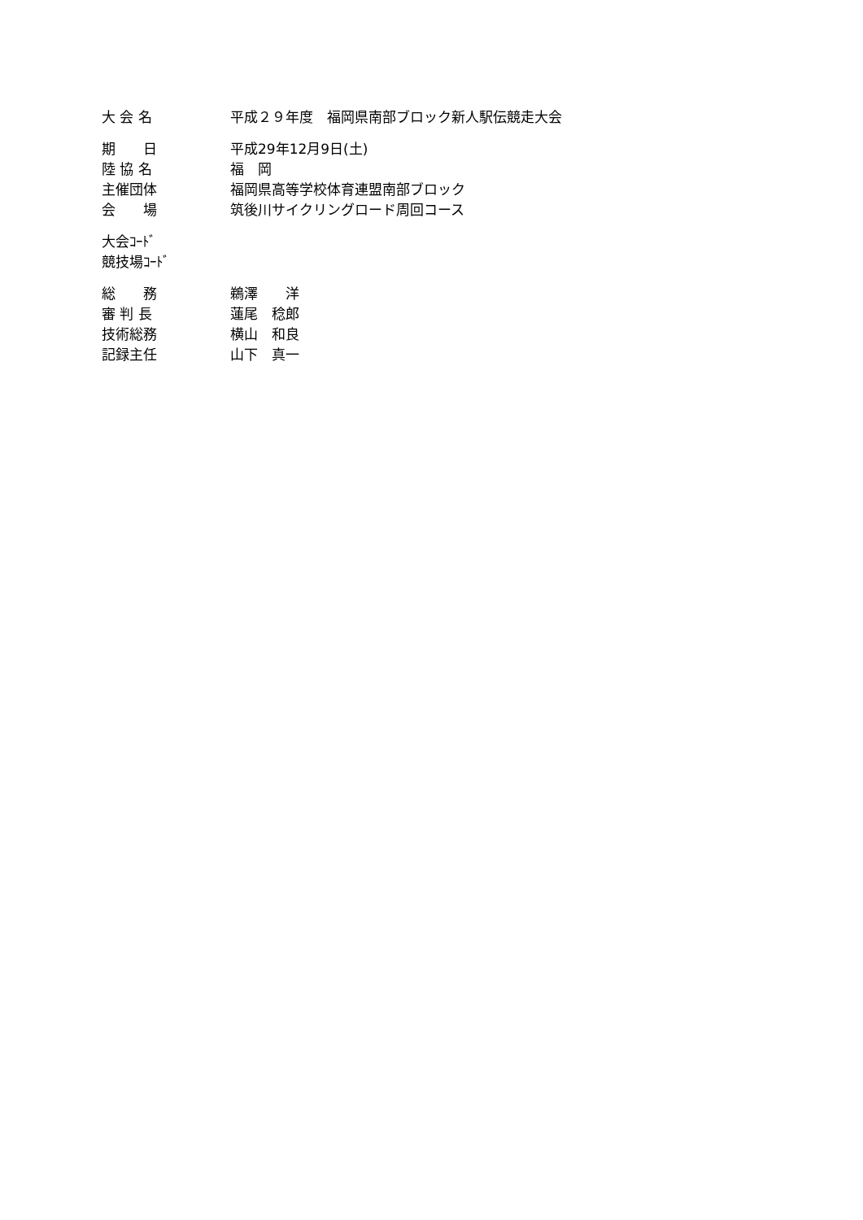| 大 会 名 | 平成２９年度 福岡県南部ブロック新人駅伝競走大会 |
| 期 日 | 平成29年12月9日(土) |
| 陸 協 名 | 福 岡 |
| 主催団体 | 福岡県高等学校体育連盟南部ブロック |
| 会 場 | 筑後川サイクリングロード周回コース |
| 大会ｺｰﾄﾞ | |
| 競技場ｺｰﾄﾞ | |
| 総 務 | 鵜澤 洋 |
| 審 判 長 | 蓮尾 稔郎 |
| 技術総務 | 横山 和良 |
| 記録主任 | 山下 真一 |